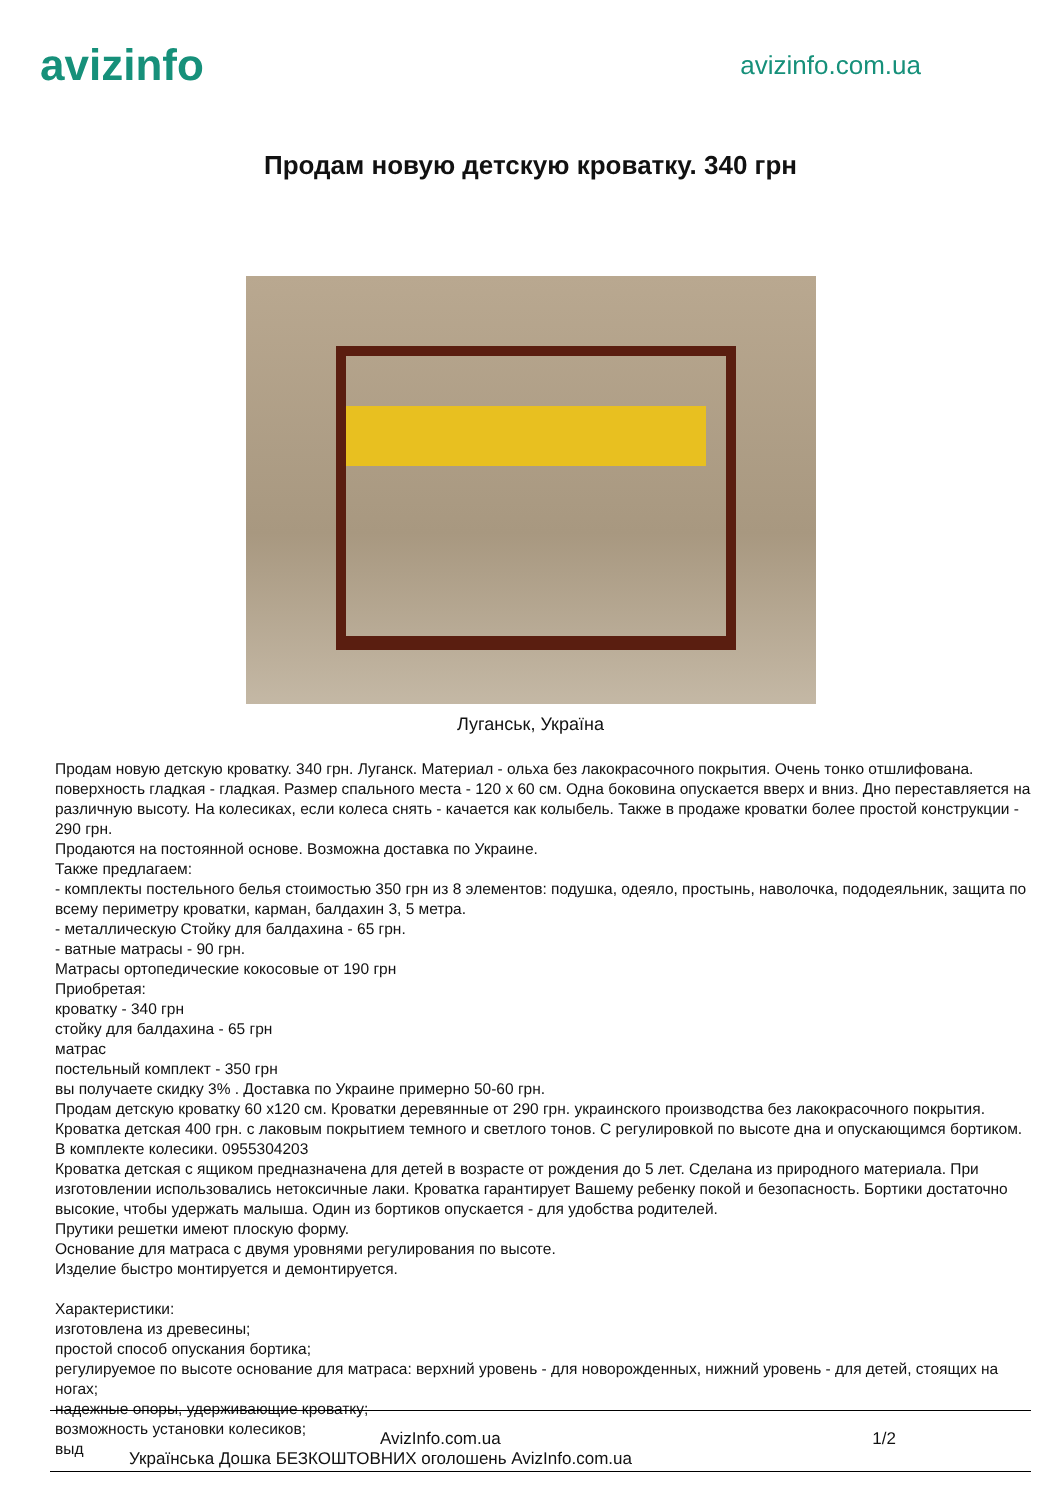avizinfo
avizinfo.com.ua
Продам новую детскую кроватку. 340 грн
Луганськ, Україна
Продам новую детскую кроватку. 340 грн. Луганск. Материал - ольха без лакокрасочного покрытия. Очень тонко отшлифована. поверхность гладкая - гладкая. Размер спального места - 120 х 60 см. Одна боковина опускается вверх и вниз. Дно переставляется на различную высоту. На колесиках, если колеса снять - качается как колыбель. Также в продаже кроватки более простой конструкции - 290 грн.
Продаются на постоянной основе. Возможна доставка по Украине.
Также предлагаем:
- комплекты постельного белья стоимостью 350 грн из 8 элементов: подушка, одеяло, простынь, наволочка, пододеяльник, защита по всему периметру кроватки, карман, балдахин 3, 5 метра.
- металлическую Стойку для балдахина - 65 грн.
- ватные матрасы - 90 грн.
Матрасы ортопедические кокосовые от 190 грн
Приобретая:
кроватку - 340 грн
стойку для балдахина - 65 грн
матрас
постельный комплект - 350 грн
вы получаете скидку 3% . Доставка по Украине примерно 50-60 грн.
Продам детскую кроватку 60 х120 см. Кроватки деревянные от 290 грн. украинского производства без лакокрасочного покрытия.
Кроватка детская 400 грн. с лаковым покрытием темного и светлого тонов. С регулировкой по высоте дна и опускающимся бортиком. В комплекте колесики. 0955304203
Кроватка детская с ящиком предназначена для детей в возрасте от рождения до 5 лет. Сделана из природного материала. При изготовлении использовались нетоксичные лаки. Кроватка гарантирует Вашему ребенку покой и безопасность. Бортики достаточно высокие, чтобы удержать малыша. Один из бортиков опускается - для удобства родителей.
Прутики решетки имеют плоскую форму.
Основание для матраса с двумя уровнями регулирования по высоте.
Изделие быстро монтируется и демонтируется.
Характеристики:
изготовлена из древесины;
простой способ опускания бортика;
регулируемое по высоте основание для матраса: верхний уровень - для новорожденных, нижний уровень - для детей, стоящих на ногах;
надежные опоры, удерживающие кроватку;
возможность установки колесиков;
выд
AvizInfo.com.ua 1/2
Українська Дошка БЕЗКОШТОВНИХ оголошень AvizInfo.com.ua